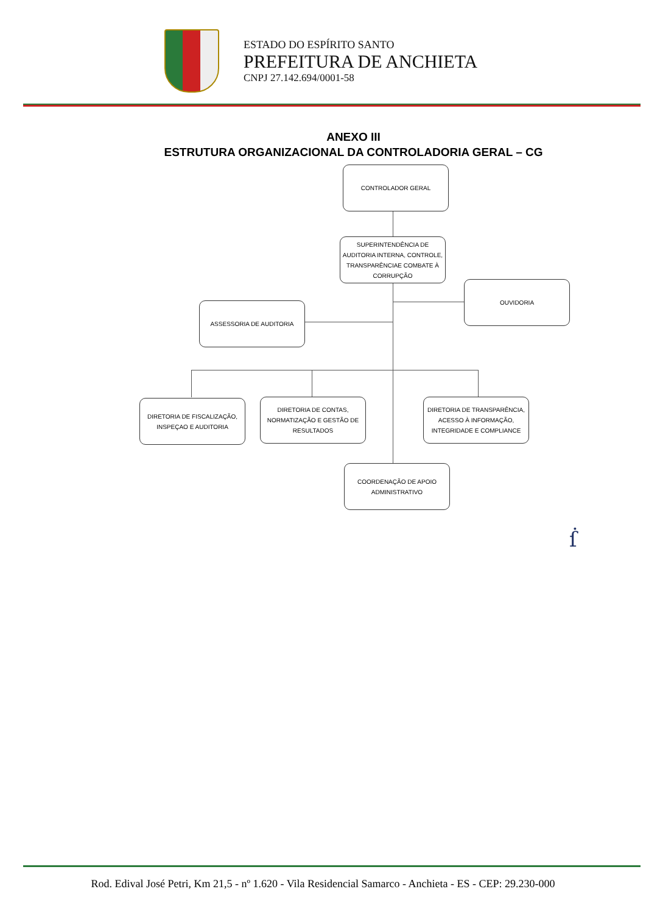ESTADO DO ESPÍRITO SANTO
PREFEITURA DE ANCHIETA
CNPJ 27.142.694/0001-58
ANEXO III
ESTRUTURA ORGANIZACIONAL DA CONTROLADORIA GERAL – CG
CONTROLADOR GERAL
SUPERINTENDÊNCIA DE AUDITORIA INTERNA, CONTROLE, TRANSPARÊNCIAE COMBATE À CORRUPÇÃO
OUVIDORIA
ASSESSORIA DE AUDITORIA
DIRETORIA DE FISCALIZAÇÃO, INSPEÇAO E AUDITORIA
DIRETORIA DE CONTAS, NORMATIZAÇÃO E GESTÃO DE RESULTADOS
DIRETORIA DE TRANSPARÊNCIA, ACESSO À INFORMAÇÃO, INTEGRIDADE E COMPLIANCE
COORDENAÇÃO DE APOIO ADMINISTRATIVO
ẛ
Rod. Edival José Petri, Km 21,5 - nº 1.620 - Vila Residencial Samarco - Anchieta - ES - CEP: 29.230-000